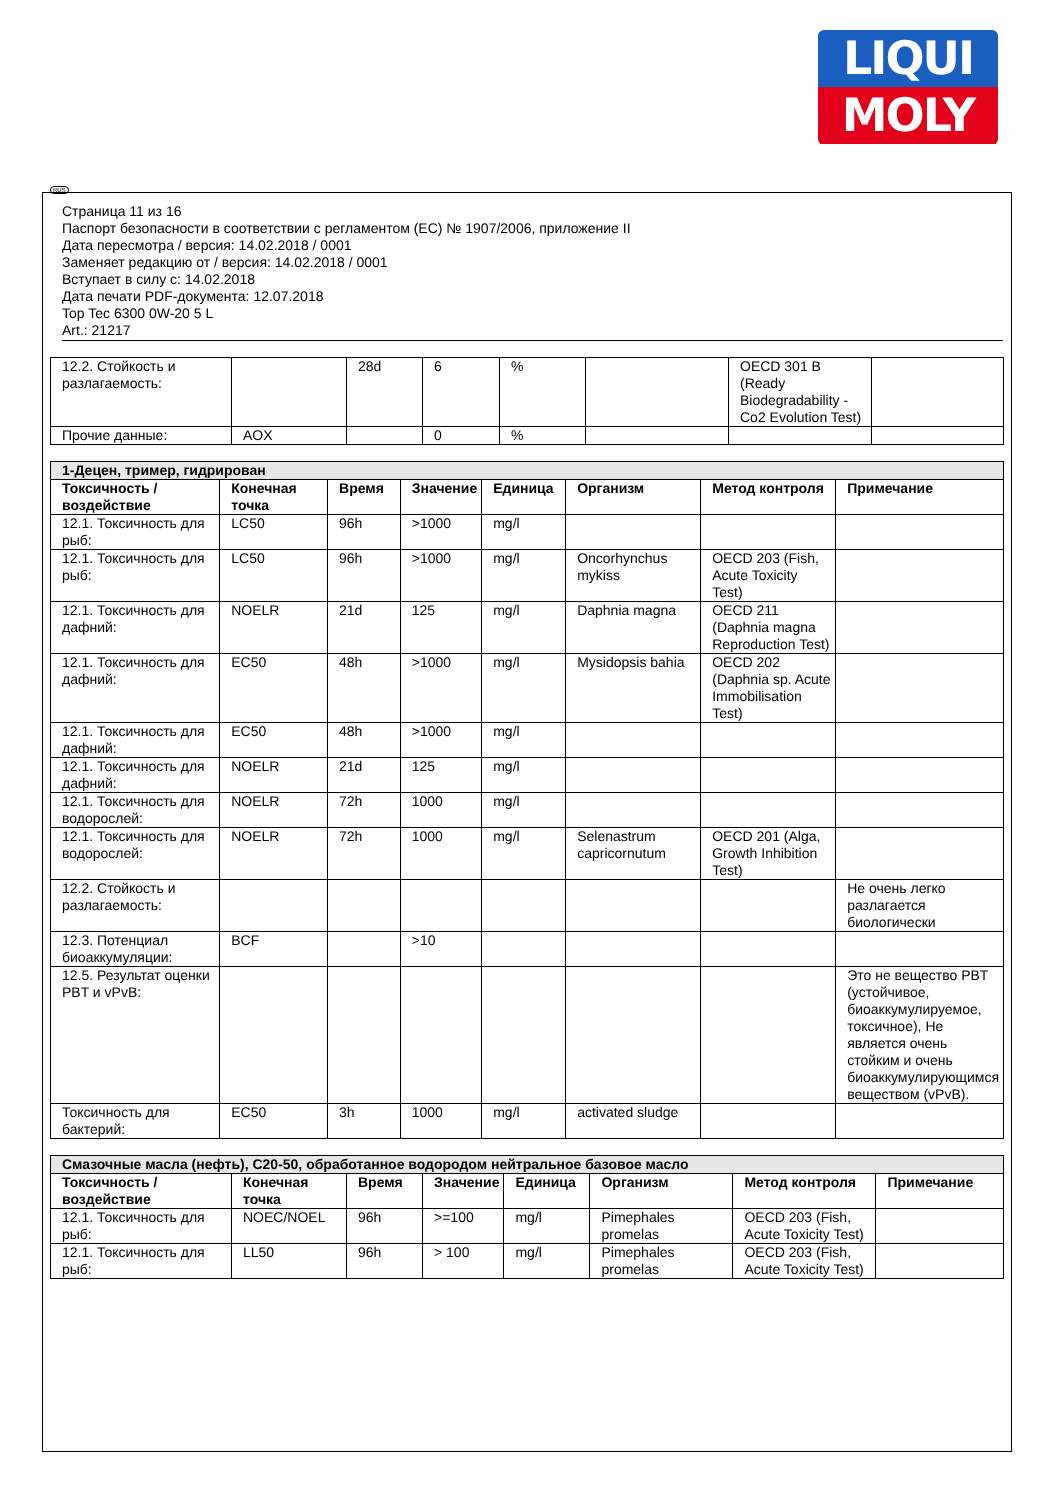LIQUI
MOLY
RUS
Страница 11 из 16
Паспорт безопасности в соответствии с регламентом (ЕС) № 1907/2006, приложение II
Дата пересмотра / версия: 14.02.2018 / 0001
Заменяет редакцию от / версия: 14.02.2018 / 0001
Вступает в силу с: 14.02.2018
Дата печати PDF-документа: 12.07.2018
Top Tec 6300 0W-20 5 L
Art.: 21217
| 12.2. Стойкость и разлагаемость: | | 28d | 6 | % | | OECD 301 B (Ready Biodegradability - Co2 Evolution Test) | |
| Прочие данные: | AOX | | 0 | % | | | |
| 1-Децен, тример, гидрирован | | | | | | | |
| Токсичность / воздействие | Конечная точка | Время | Значение | Единица | Организм | Метод контроля | Примечание |
| 12.1. Токсичность для рыб: | LC50 | 96h | >1000 | mg/l | | | |
| 12.1. Токсичность для рыб: | LC50 | 96h | >1000 | mg/l | Oncorhynchus mykiss | OECD 203 (Fish, Acute Toxicity Test) | |
| 12.1. Токсичность для дафний: | NOELR | 21d | 125 | mg/l | Daphnia magna | OECD 211 (Daphnia magna Reproduction Test) | |
| 12.1. Токсичность для дафний: | EC50 | 48h | >1000 | mg/l | Mysidopsis bahia | OECD 202 (Daphnia sp. Acute Immobilisation Test) | |
| 12.1. Токсичность для дафний: | EC50 | 48h | >1000 | mg/l | | | |
| 12.1. Токсичность для дафний: | NOELR | 21d | 125 | mg/l | | | |
| 12.1. Токсичность для водорослей: | NOELR | 72h | 1000 | mg/l | | | |
| 12.1. Токсичность для водорослей: | NOELR | 72h | 1000 | mg/l | Selenastrum capricornutum | OECD 201 (Alga, Growth Inhibition Test) | |
| 12.2. Стойкость и разлагаемость: | | | | | | | Не очень легко разлагается биологически |
| 12.3. Потенциал биоаккумуляции: | BCF | | >10 | | | | |
| 12.5. Результат оценки PBT и vPvB: | | | | | | | Это не вещество PBT (устойчивое, биоаккумулируемое, токсичное), Не является очень стойким и очень биоаккумулирующимся веществом (vPvB). |
| Токсичность для бактерий: | EC50 | 3h | 1000 | mg/l | activated sludge | | |
| Смазочные масла (нефть), C20-50, обработанное водородом нейтральное базовое масло | | | | | | | |
| Токсичность / воздействие | Конечная точка | Время | Значение | Единица | Организм | Метод контроля | Примечание |
| 12.1. Токсичность для рыб: | NOEC/NOEL | 96h | >=100 | mg/l | Pimephales promelas | OECD 203 (Fish, Acute Toxicity Test) | |
| 12.1. Токсичность для рыб: | LL50 | 96h | > 100 | mg/l | Pimephales promelas | OECD 203 (Fish, Acute Toxicity Test) | |